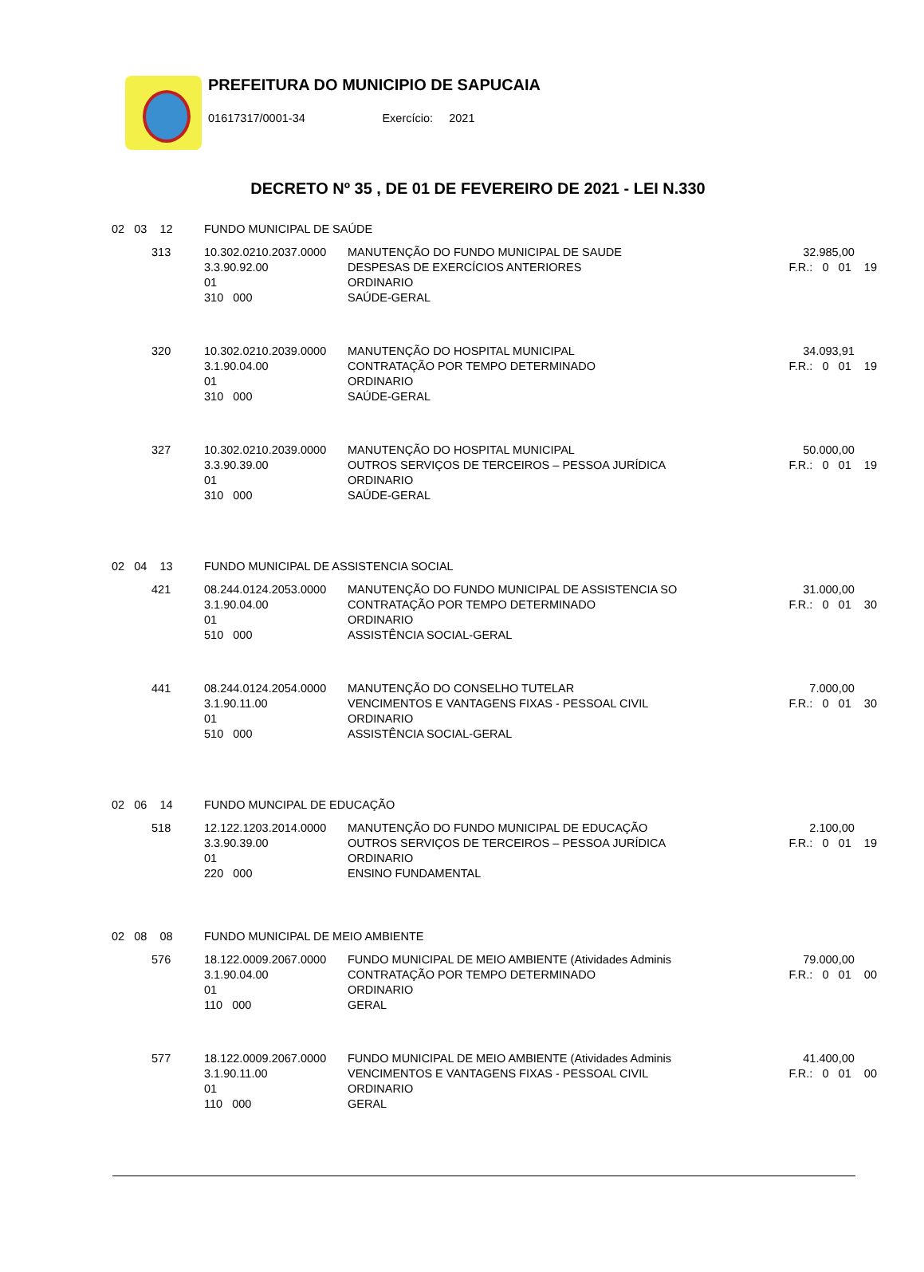PREFEITURA DO MUNICIPIO DE SAPUCAIA
01617317/0001-34 Exercício: 2021
DECRETO Nº 35 , DE 01 DE FEVEREIRO DE 2021 - LEI N.330
| 02 03 12 | | FUNDO MUNICIPAL DE SAÚDE | | |
| | 313 | 10.302.0210.2037.0000 3.3.90.92.00 01 310 000 | MANUTENÇÃO DO FUNDO MUNICIPAL DE SAUDE DESPESAS DE EXERCÍCIOS ANTERIORES ORDINARIO SAÚDE-GERAL | 32.985,00 F.R.: 0 01 19 |
| | 320 | 10.302.0210.2039.0000 3.1.90.04.00 01 310 000 | MANUTENÇÃO DO HOSPITAL MUNICIPAL CONTRATAÇÃO POR TEMPO DETERMINADO ORDINARIO SAÚDE-GERAL | 34.093,91 F.R.: 0 01 19 |
| | 327 | 10.302.0210.2039.0000 3.3.90.39.00 01 310 000 | MANUTENÇÃO DO HOSPITAL MUNICIPAL OUTROS SERVIÇOS DE TERCEIROS – PESSOA JURÍDICA ORDINARIO SAÚDE-GERAL | 50.000,00 F.R.: 0 01 19 |
| 02 04 13 | | FUNDO MUNICIPAL DE ASSISTENCIA SOCIAL | | |
| | 421 | 08.244.0124.2053.0000 3.1.90.04.00 01 510 000 | MANUTENÇÃO DO FUNDO MUNICIPAL DE ASSISTENCIA SO CONTRATAÇÃO POR TEMPO DETERMINADO ORDINARIO ASSISTÊNCIA SOCIAL-GERAL | 31.000,00 F.R.: 0 01 30 |
| | 441 | 08.244.0124.2054.0000 3.1.90.11.00 01 510 000 | MANUTENÇÃO DO CONSELHO TUTELAR VENCIMENTOS E VANTAGENS FIXAS - PESSOAL CIVIL ORDINARIO ASSISTÊNCIA SOCIAL-GERAL | 7.000,00 F.R.: 0 01 30 |
| 02 06 14 | | FUNDO MUNCIPAL DE EDUCAÇÃO | | |
| | 518 | 12.122.1203.2014.0000 3.3.90.39.00 01 220 000 | MANUTENÇÃO DO FUNDO MUNICIPAL DE EDUCAÇÃO OUTROS SERVIÇOS DE TERCEIROS – PESSOA JURÍDICA ORDINARIO ENSINO FUNDAMENTAL | 2.100,00 F.R.: 0 01 19 |
| 02 08 08 | | FUNDO MUNICIPAL DE MEIO AMBIENTE | | |
| | 576 | 18.122.0009.2067.0000 3.1.90.04.00 01 110 000 | FUNDO MUNICIPAL DE MEIO AMBIENTE (Atividades Adminis CONTRATAÇÃO POR TEMPO DETERMINADO ORDINARIO GERAL | 79.000,00 F.R.: 0 01 00 |
| | 577 | 18.122.0009.2067.0000 3.1.90.11.00 01 110 000 | FUNDO MUNICIPAL DE MEIO AMBIENTE (Atividades Adminis VENCIMENTOS E VANTAGENS FIXAS - PESSOAL CIVIL ORDINARIO GERAL | 41.400,00 F.R.: 0 01 00 |